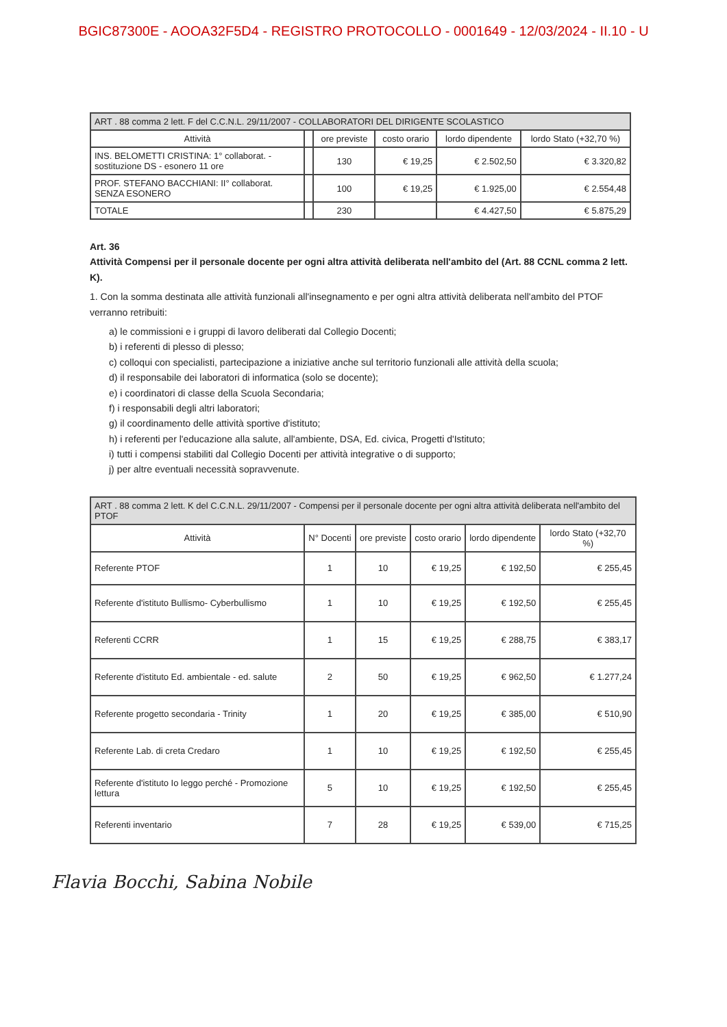BGIC87300E - AOOA32F5D4 - REGISTRO PROTOCOLLO - 0001649 - 12/03/2024 - II.10 - U
| ART . 88 comma 2 lett. F del C.C.N.L. 29/11/2007 - COLLABORATORI DEL DIRIGENTE SCOLASTICO | | | | | |
| --- | --- | --- | --- | --- | --- |
| Attività | | ore previste | costo orario | lordo dipendente | lordo Stato (+32,70 %) |
| INS. BELOMETTI CRISTINA: 1° collaborat. - sostituzione DS - esonero 11 ore | | 130 | € 19,25 | € 2.502,50 | € 3.320,82 |
| PROF. STEFANO BACCHIANI: II° collaborat. SENZA ESONERO | | 100 | € 19,25 | € 1.925,00 | € 2.554,48 |
| TOTALE | | 230 | | € 4.427,50 | € 5.875,29 |
Art. 36
Attività Compensi per il personale docente per ogni altra attività deliberata nell'ambito del (Art. 88 CCNL comma 2 lett. K).
1. Con la somma destinata alle attività funzionali all'insegnamento e per ogni altra attività deliberata nell'ambito del PTOF verranno retribuiti:
a) le commissioni e i gruppi di lavoro deliberati dal Collegio Docenti;
b) i referenti di plesso di plesso;
c) colloqui con specialisti, partecipazione a iniziative anche sul territorio funzionali alle attività della scuola;
d) il responsabile dei laboratori di informatica (solo se docente);
e) i coordinatori di classe della Scuola Secondaria;
f) i responsabili degli altri laboratori;
g) il coordinamento delle attività sportive d'istituto;
h) i referenti per l'educazione alla salute, all'ambiente, DSA, Ed. civica, Progetti d'Istituto;
i) tutti i compensi stabiliti dal Collegio Docenti per attività integrative o di supporto;
j) per altre eventuali necessità sopravvenute.
| ART . 88 comma 2 lett. K del C.C.N.L. 29/11/2007 - Compensi per il personale docente per ogni altra attività deliberata nell'ambito del PTOF | | | | | |
| --- | --- | --- | --- | --- | --- |
| Attività | N° Docenti | ore previste | costo orario | lordo dipendente | lordo Stato (+32,70 %) |
| Referente PTOF | 1 | 10 | € 19,25 | € 192,50 | € 255,45 |
| Referente d'istituto Bullismo- Cyberbullismo | 1 | 10 | € 19,25 | € 192,50 | € 255,45 |
| Referenti CCRR | 1 | 15 | € 19,25 | € 288,75 | € 383,17 |
| Referente d'istituto Ed. ambientale - ed. salute | 2 | 50 | € 19,25 | € 962,50 | € 1.277,24 |
| Referente progetto secondaria - Trinity | 1 | 20 | € 19,25 | € 385,00 | € 510,90 |
| Referente Lab. di creta Credaro | 1 | 10 | € 19,25 | € 192,50 | € 255,45 |
| Referente d'istituto Io leggo perché - Promozione lettura | 5 | 10 | € 19,25 | € 192,50 | € 255,45 |
| Referenti inventario | 7 | 28 | € 19,25 | € 539,00 | € 715,25 |
Flavia Bocchi, Sabina Nobile